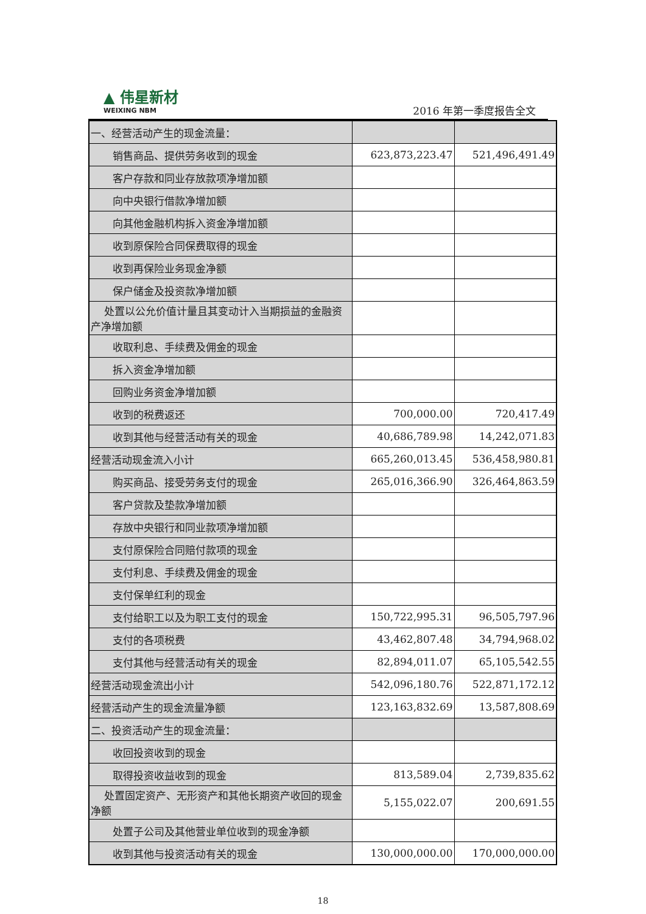▲ 伟星新材
WEIXING NBM
2016 年第一季度报告全文
| 一、经营活动产生的现金流量： | | |
| 销售商品、提供劳务收到的现金 | 623,873,223.47 | 521,496,491.49 |
| 客户存款和同业存放款项净增加额 | | |
| 向中央银行借款净增加额 | | |
| 向其他金融机构拆入资金净增加额 | | |
| 收到原保险合同保费取得的现金 | | |
| 收到再保险业务现金净额 | | |
| 保户储金及投资款净增加额 | | |
| 处置以公允价值计量且其变动计入当期损益的金融资产净增加额 | | |
| 收取利息、手续费及佣金的现金 | | |
| 拆入资金净增加额 | | |
| 回购业务资金净增加额 | | |
| 收到的税费返还 | 700,000.00 | 720,417.49 |
| 收到其他与经营活动有关的现金 | 40,686,789.98 | 14,242,071.83 |
| 经营活动现金流入小计 | 665,260,013.45 | 536,458,980.81 |
| 购买商品、接受劳务支付的现金 | 265,016,366.90 | 326,464,863.59 |
| 客户贷款及垫款净增加额 | | |
| 存放中央银行和同业款项净增加额 | | |
| 支付原保险合同赔付款项的现金 | | |
| 支付利息、手续费及佣金的现金 | | |
| 支付保单红利的现金 | | |
| 支付给职工以及为职工支付的现金 | 150,722,995.31 | 96,505,797.96 |
| 支付的各项税费 | 43,462,807.48 | 34,794,968.02 |
| 支付其他与经营活动有关的现金 | 82,894,011.07 | 65,105,542.55 |
| 经营活动现金流出小计 | 542,096,180.76 | 522,871,172.12 |
| 经营活动产生的现金流量净额 | 123,163,832.69 | 13,587,808.69 |
| 二、投资活动产生的现金流量： | | |
| 收回投资收到的现金 | | |
| 取得投资收益收到的现金 | 813,589.04 | 2,739,835.62 |
| 处置固定资产、无形资产和其他长期资产收回的现金净额 | 5,155,022.07 | 200,691.55 |
| 处置子公司及其他营业单位收到的现金净额 | | |
| 收到其他与投资活动有关的现金 | 130,000,000.00 | 170,000,000.00 |
18